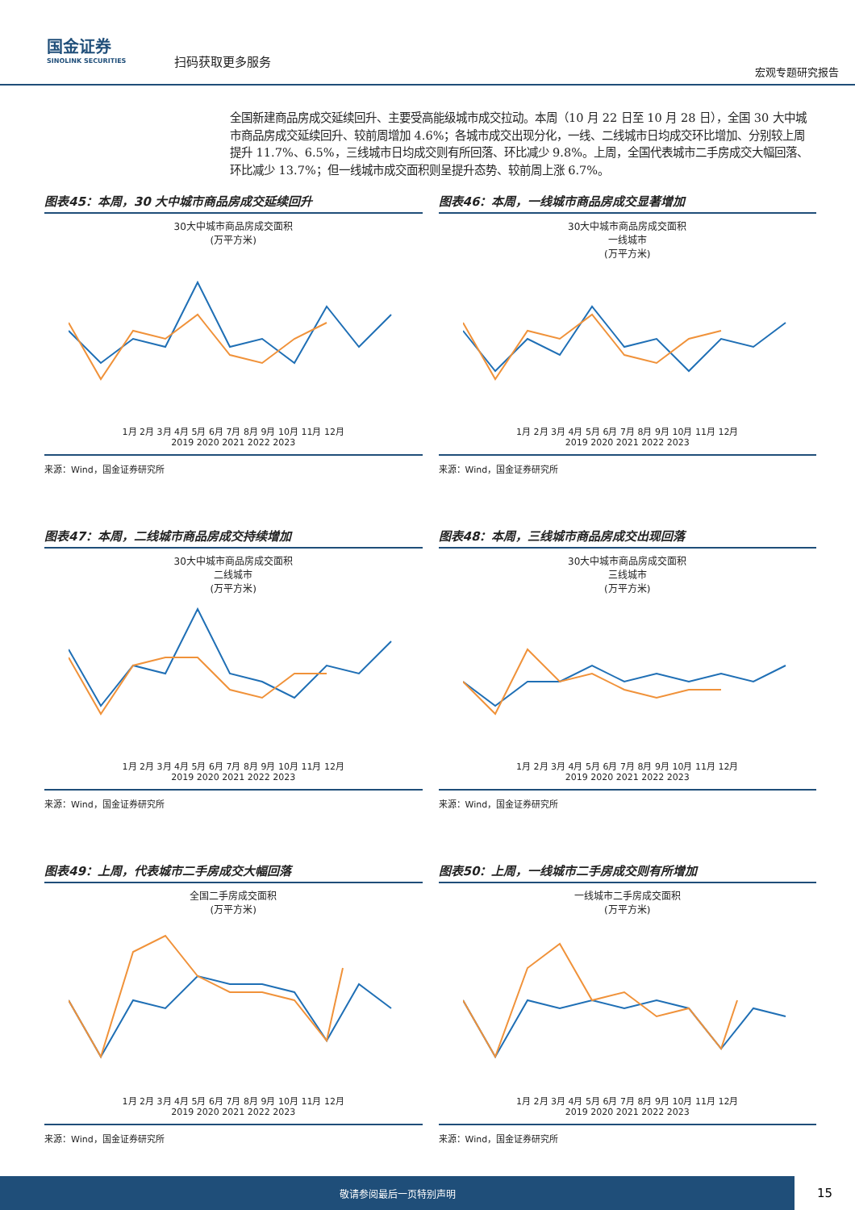国金证券
SINOLINK SECURITIES
扫码获取更多服务
宏观专题研究报告
全国新建商品房成交延续回升、主要受高能级城市成交拉动。本周（10 月 22 日至 10 月 28 日），全国 30 大中城市商品房成交延续回升、较前周增加 4.6%；各城市成交出现分化，一线、二线城市日均成交环比增加、分别较上周提升 11.7%、6.5%，三线城市日均成交则有所回落、环比减少 9.8%。上周，全国代表城市二手房成交大幅回落、环比减少 13.7%；但一线城市成交面积则呈提升态势、较前周上涨 6.7%。
图表45：本周，30 大中城市商品房成交延续回升
30大中城市商品房成交面积
(万平方米)
1月 2月 3月 4月 5月 6月 7月 8月 9月 10月 11月 12月
2019 2020 2021 2022 2023
来源：Wind，国金证券研究所
图表46：本周，一线城市商品房成交显著增加
30大中城市商品房成交面积
一线城市
(万平方米)
1月 2月 3月 4月 5月 6月 7月 8月 9月 10月 11月 12月
2019 2020 2021 2022 2023
来源：Wind，国金证券研究所
图表47：本周，二线城市商品房成交持续增加
30大中城市商品房成交面积
二线城市
(万平方米)
1月 2月 3月 4月 5月 6月 7月 8月 9月 10月 11月 12月
2019 2020 2021 2022 2023
来源：Wind，国金证券研究所
图表48：本周，三线城市商品房成交出现回落
30大中城市商品房成交面积
三线城市
(万平方米)
1月 2月 3月 4月 5月 6月 7月 8月 9月 10月 11月 12月
2019 2020 2021 2022 2023
来源：Wind，国金证券研究所
图表49：上周，代表城市二手房成交大幅回落
全国二手房成交面积
(万平方米)
1月 2月 3月 4月 5月 6月 7月 8月 9月 10月 11月 12月
2019 2020 2021 2022 2023
来源：Wind，国金证券研究所
图表50：上周，一线城市二手房成交则有所增加
一线城市二手房成交面积
(万平方米)
1月 2月 3月 4月 5月 6月 7月 8月 9月 10月 11月 12月
2019 2020 2021 2022 2023
来源：Wind，国金证券研究所
敬请参阅最后一页特别声明
15